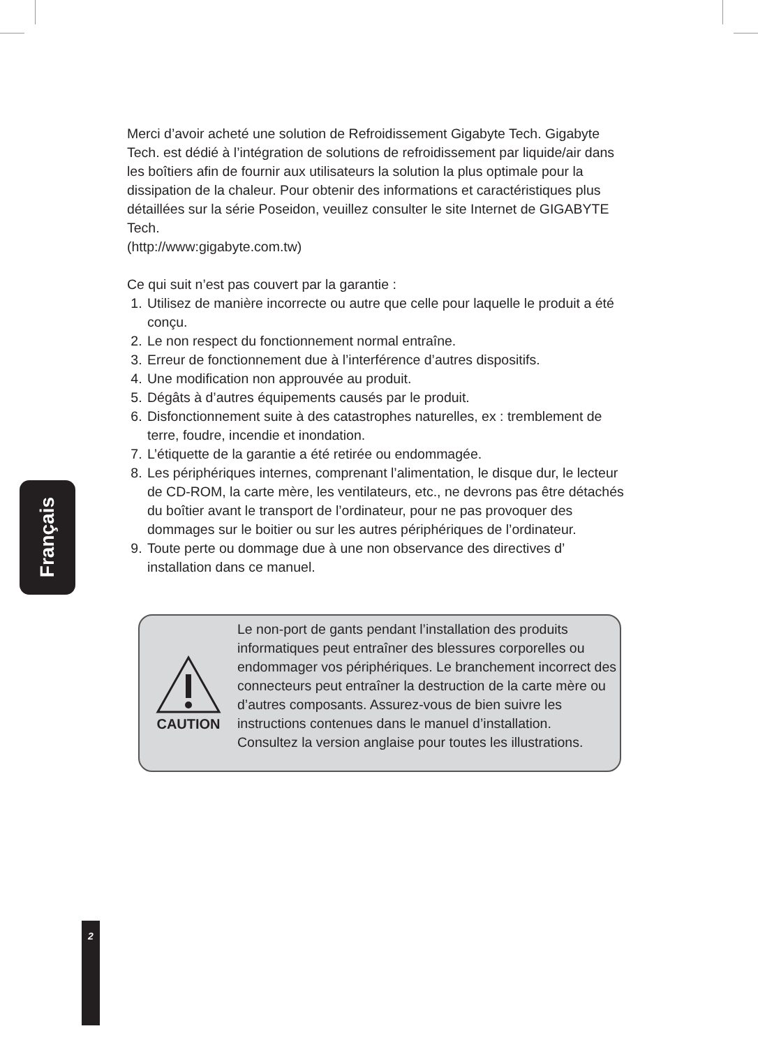Merci d’avoir acheté une solution de Refroidissement Gigabyte Tech. Gigabyte Tech. est dédié à l’intégration de solutions de refroidissement par liquide/air dans les boîtiers afin de fournir aux utilisateurs la solution la plus optimale pour la dissipation de la chaleur. Pour obtenir des informations et caractéristiques plus détaillées sur la série Poseidon, veuillez consulter le site Internet de GIGABYTE Tech.
(http://www:gigabyte.com.tw)
Ce qui suit n’est pas couvert par la garantie :
1. Utilisez de manière incorrecte ou autre que celle pour laquelle le produit a été conçu.
2. Le non respect du fonctionnement normal entraîne.
3. Erreur de fonctionnement due à l’interférence d’autres dispositifs.
4. Une modification non approuvée au produit.
5. Dégâts à d’autres équipements causés par le produit.
6. Disfonctionnement suite à des catastrophes naturelles, ex : tremblement de terre, foudre, incendie et inondation.
7. L’étiquette de la garantie a été retirée ou endommagée.
8. Les périphériques internes, comprenant l’alimentation, le disque dur, le lecteur de CD-ROM, la carte mère, les ventilateurs, etc., ne devrons pas être détachés du boîtier avant le transport de l’ordinateur, pour ne pas provoquer des dommages sur le boitier ou sur les autres périphériques de l’ordinateur.
9. Toute perte ou dommage due à une non observance des directives d’ installation dans ce manuel.
Français
CAUTION
Le non-port de gants pendant l’installation des produits informatiques peut entraîner des blessures corporelles ou endommager vos périphériques. Le branchement incorrect des connecteurs peut entraîner la destruction de la carte mère ou d’autres composants. Assurez-vous de bien suivre les instructions contenues dans le manuel d’installation.
Consultez la version anglaise pour toutes les illustrations.
2